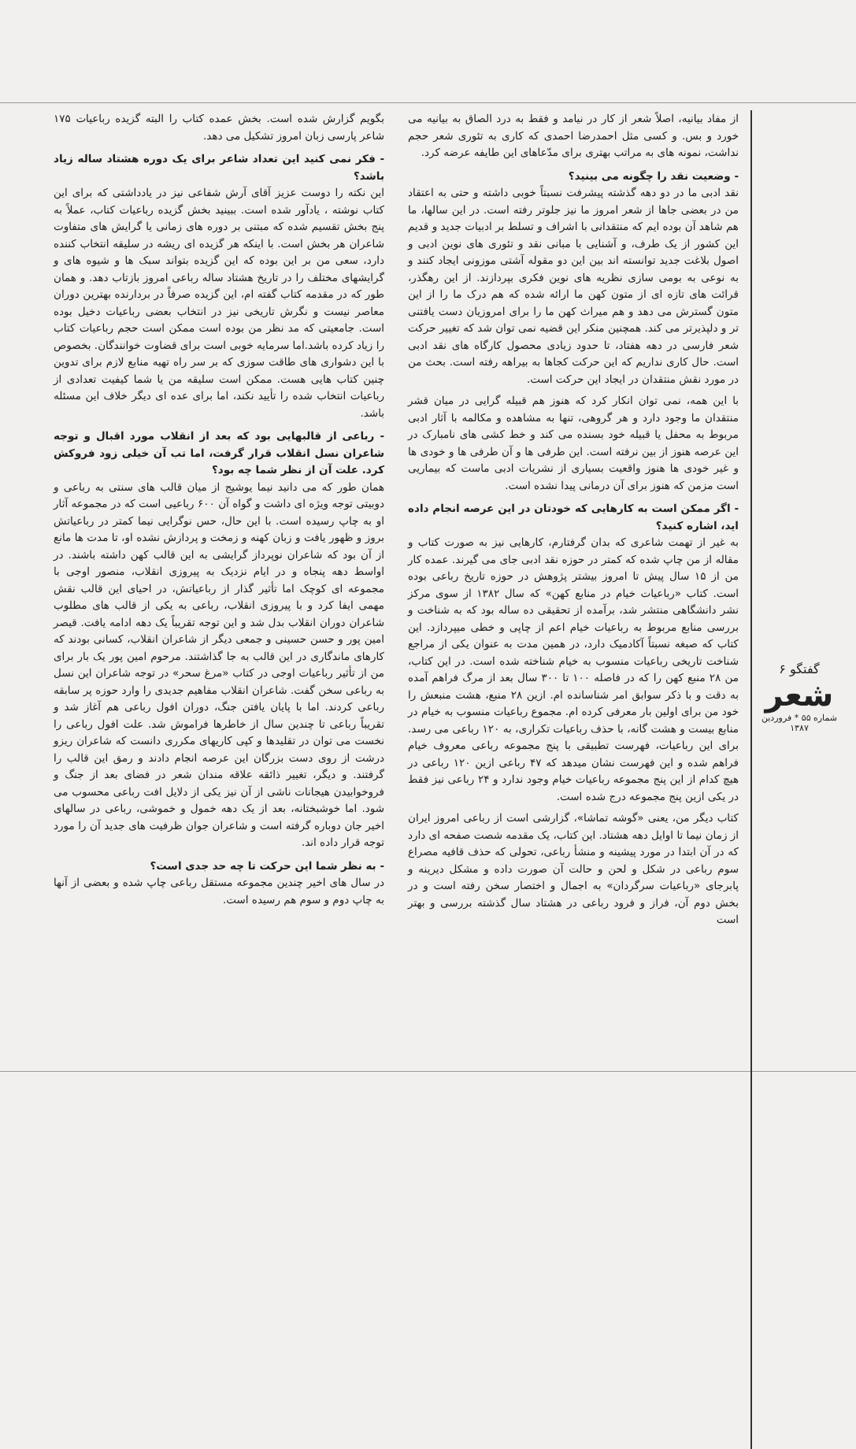گفتگو ۶
شعر
شماره ۵۵ * فروردین ۱۳۸۷
از مفاد بیانیه، اصلاً شعر از کار در نیامد و فقط به درد الصاق به بیانیه می خورد و بس. و کسی مثل احمدرضا احمدی که کاری به تئوری شعر حجم نداشت، نمونه های به مراتب بهتری برای مدّعاهای این طایفه عرضه کرد.
- وضعیت نقد را چگونه می بینید؟
نقد ادبی ما در دو دهه گذشته پیشرفت نسبتاً خوبی داشته و حتی به اعتقاد من در بعضی جاها از شعر امروز ما نیز جلوتر رفته است. در این سالها، ما هم شاهد آن بوده ایم که منتقدانی با اشراف و تسلط بر ادبیات جدید و قدیم این کشور از یک طرف، و آشنایی با مبانی نقد و تئوری های نوین ادبی و اصول بلاغت جدید توانسته اند بین این دو مقوله آشتی موزونی ایجاد کنند و به نوعی به بومی سازی نظریه های نوین فکری بپردازند. از این رهگذر، قرائت های تازه ای از متون کهن ما ارائه شده که هم درک ما را از این متون گسترش می دهد و هم میراث کهن ما را برای امروزیان دست یافتنی تر و دلپذیرتر می کند. همچنین منکر این قضیه نمی توان شد که تغییر حرکت شعر فارسی در دهه هفتاد، تا حدود زیادی محصول کارگاه های نقد ادبی است. حال کاری نداریم که این حرکت کجاها به بیراهه رفته است. بحث من در مورد نقش منتقدان در ایجاد این حرکت است.
با این همه، نمی توان انکار کرد که هنوز هم قبیله گرایی در میان قشر منتقدان ما وجود دارد و هر گروهی، تنها به مشاهده و مکالمه با آثار ادبی مربوط به محفل یا قبیله خود بسنده می کند و خط کشی های نامبارک در این عرصه هنوز از بین نرفته است. این طرفی ها و آن طرفی ها و خودی ها و غیر خودی ها هنوز واقعیت بسیاری از نشریات ادبی ماست که بیماریی است مزمن که هنوز برای آن درمانی پیدا نشده است.
- اگر ممکن است به کارهایی که خودتان در این عرصه انجام داده اید، اشاره کنید؟
به غیر از تهمت شاعری که بدان گرفتارم، کارهایی نیز به صورت کتاب و مقاله از من چاپ شده که کمتر در حوزه نقد ادبی جای می گیرند. عمده کار من از ۱۵ سال پیش تا امروز بیشتر پژوهش در حوزه تاریخ رباعی بوده است. کتاب «رباعیات خیام در منابع کهن» که سال ۱۳۸۲ از سوی مرکز نشر دانشگاهی منتشر شد، برآمده از تحقیقی ده ساله بود که به شناخت و بررسی منابع مربوط به رباعیات خیام اعم از چاپی و خطی میپردازد. این کتاب که صبغه نسبتاً آکادمیک دارد، در همین مدت به عنوان یکی از مراجع شناخت تاریخی رباعیات منسوب به خیام شناخته شده است. در این کتاب، من ۲۸ منبع کهن را که در فاصله ۱۰۰ تا ۳۰۰ سال بعد از مرگ فراهم آمده به دقت و با ذکر سوابق امر شناسانده ام. ازین ۲۸ منبع، هشت منبعش را خود من برای اولین بار معرفی کرده ام. مجموع رباعیات منسوب به خیام در منابع بیست و هشت گانه، با حذف رباعیات تکراری، به ۱۲۰ رباعی می رسد. برای این رباعیات، فهرست تطبیقی با پنج مجموعه رباعی معروف خیام فراهم شده و این فهرست نشان میدهد که ۴۷ رباعی ازین ۱۲۰ رباعی در هیچ کدام از این پنج مجموعه رباعیات خیام وجود ندارد و ۲۴ رباعی نیز فقط در یکی ازین پنج مجموعه درج شده است.
کتاب دیگر من، یعنی «گوشه تماشا»، گزارشی است از رباعی امروز ایران از زمان نیما تا اوایل دهه هشتاد. این کتاب، یک مقدمه شصت صفحه ای دارد که در آن ابتدا در مورد پیشینه و منشأ رباعی، تحولی که حذف قافیه مصراع سوم رباعی در شکل و لحن و حالت آن صورت داده و مشکل دیرینه و پابرجای «رباعیات سرگردان» به اجمال و اختصار سخن رفته است و در بخش دوم آن، فراز و فرود رباعی در هشتاد سال گذشته بررسی و بهتر است
بگویم گزارش شده است. بخش عمده کتاب را البته گزیده رباعیات ۱۷۵ شاعر پارسی زبان امروز تشکیل می دهد.
- فکر نمی کنید این تعداد شاعر برای یک دوره هشتاد ساله زیاد باشد؟
این نکته را دوست عزیز آقای آرش شفاعی نیز در یادداشتی که برای این کتاب نوشته ، یادآور شده است. ببینید بخش گزیده رباعیات کتاب، عملاً به پنج بخش تقسیم شده که مبتنی بر دوره های زمانی یا گرایش های متفاوت شاعران هر بخش است. با اینکه هر گزیده ای ریشه در سلیقه انتخاب کننده دارد، سعی من بر این بوده که این گزیده بتواند سبک ها و شیوه های و گرایشهای مختلف را در تاریخ هشتاد ساله رباعی امروز بازتاب دهد. و همان طور که در مقدمه کتاب گفته ام، این گزیده صرفاً در بردارنده بهترین دوران معاصر نیست و نگرش تاریخی نیز در انتخاب بعضی رباعیات دخیل بوده است. جامعیتی که مد نظر من بوده است ممکن است حجم رباعیات کتاب را زیاد کرده باشد.اما سرمایه خوبی است برای قضاوت خوانندگان. بخصوص با این دشواری های طاقت سوزی که بر سر راه تهیه منابع لازم برای تدوین چنین کتاب هایی هست. ممکن است سلیقه من یا شما کیفیت تعدادی از رباعیات انتخاب شده را تأیید نکند، اما برای عده ای دیگر خلاف این مسئله باشد.
- رباعی از قالبهایی بود که بعد از انقلاب مورد اقبال و توجه شاعران نسل انقلاب قرار گرفت، اما تب آن خیلی زود فروکش کرد. علت آن از نظر شما چه بود؟
همان طور که می دانید نیما یوشیج از میان قالب های سنتی به رباعی و دوبیتی توجه ویژه ای داشت و گواه آن ۶۰۰ رباعیی است که در مجموعه آثار او به چاپ رسیده است. با این حال، حس نوگرایی نیما کمتر در رباعیاتش بروز و ظهور یافت و زبان کهنه و زمخت و پردازش نشده او، تا مدت ها مانع از آن بود که شاعران نوپرداز گرایشی به این قالب کهن داشته باشند. در اواسط دهه پنجاه و در ایام نزدیک به پیروزی انقلاب، منصور اوجی با مجموعه ای کوچک اما تأثیر گذار از رباعیاتش، در احیای این قالب نقش مهمی ایفا کرد و با پیروزی انقلاب، رباعی به یکی از قالب های مطلوب شاعران دوران انقلاب بدل شد و این توجه تقریباً یک دهه ادامه یافت. قیصر امین پور و حسن حسینی و جمعی دیگر از شاعران انقلاب، کسانی بودند که کارهای ماندگاری در این قالب به جا گذاشتند. مرحوم امین پور یک بار برای من از تأثیر رباعیات اوجی در کتاب «مرغ سحر» در توجه شاعران این نسل به رباعی سخن گفت. شاعران انقلاب مفاهیم جدیدی را وارد حوزه پر سابقه رباعی کردند. اما با پایان یافتن جنگ، دوران افول رباعی هم آغاز شد و تقریباً رباعی تا چندین سال از خاطرها فراموش شد. علت افول رباعی را نخست می توان در تقلیدها و کپی کاریهای مکرری دانست که شاعران ریزو درشت از روی دست بزرگان این عرصه انجام دادند و رمق این قالب را گرفتند. و دیگر، تغییر ذائقه علاقه مندان شعر در فضای بعد از جنگ و فروخوابیدن هیجانات ناشی از آن نیز یکی از دلایل افت رباعی محسوب می شود. اما خوشبختانه، بعد از یک دهه خمول و خموشی، رباعی در سالهای اخیر جان دوباره گرفته است و شاعران جوان ظرفیت های جدید آن را مورد توجه قرار داده اند.
- به نظر شما این حرکت تا چه حد جدی است؟
در سال های اخیر چندین مجموعه مستقل رباعی چاپ شده و بعضی از آنها به چاپ دوم و سوم هم رسیده است.